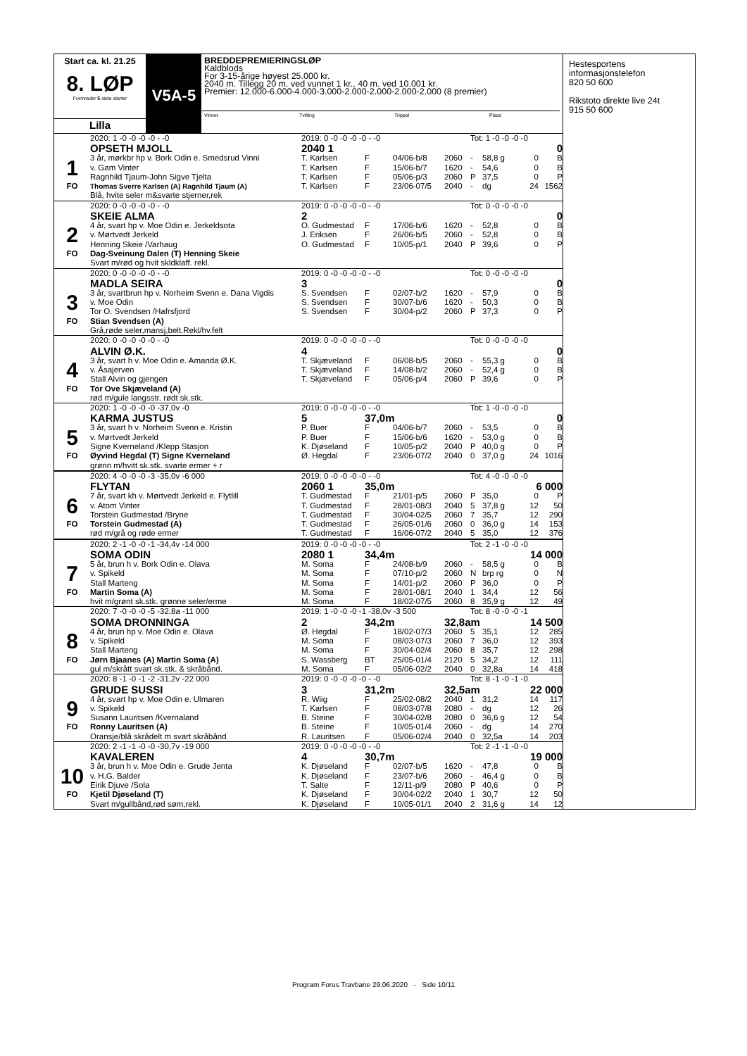Start ca. kl. 21.25
8. LØP
Formrader 5 siste starter
Lilla
V5A-5
BREDDEPREMIERINGSLØP
Kaldblods
For 3-15-årige høyest 25.000 kr.
2040 m. Tillegg 20 m. ved vunnet 1 kr., 40 m. ved 10.001 kr.
Premier: 12.000-6.000-4.000-3.000-2.000-2.000-2.000-2.000 (8 premier)
Vinner Tvilling Trippel Plass
| | 2020: 1 -0 -0 -0 -0 - -0 | 2019: 0 -0 -0 -0 -0 - -0 | | | | Tot: 1 -0 -0 -0 -0 | | | |
| | OPSETH MJOLL | 2040 1 | | | | | | | 0 |
| 1 | 3 år, mørkbr hp v. Bork Odin e. Smedsrud Vinni | T. Karlsen | F | 04/06-b/8 | 2060 | - | 58,8 g | 0 | B |
| | v. Gam Vinter | T. Karlsen | F | 15/06-b/7 | 1620 | - | 54,6 | 0 | B |
| | Ragnhild Tjaum-John Sigve Tjelta | T. Karlsen | F | 05/06-p/3 | 2060 | P | 37,5 | 0 | P |
| FO | Thomas Sverre Karlsen (A) Ragnhild Tjaum (A) | T. Karlsen | F | 23/06-07/5 | 2040 | - | dg | 24 | 1562 |
| | Blå, hvite seler m&svarte stjerner,rek | | | | | | | | |
| | 2020: 0 -0 -0 -0 -0 - -0 | 2019: 0 -0 -0 -0 -0 - -0 | | | | Tot: 0 -0 -0 -0 -0 | | | |
| | SKEIE ALMA | 2 | | | | | | | 0 |
| 2 | 4 år, svart hp v. Moe Odin e. Jerkeldsota | O. Gudmestad | F | 17/06-b/6 | 1620 | - | 52,8 | 0 | B |
| | v. Mørtvedt Jerkeld | J. Eriksen | F | 26/06-b/5 | 2060 | - | 52,8 | 0 | B |
| | Henning Skeie /Varhaug | O. Gudmestad | F | 10/05-p/1 | 2040 | P | 39,6 | 0 | P |
| FO | Dag-Sveinung Dalen (T) Henning Skeie | | | | | | | | |
| | Svart m/rød og hvit skldklaff. rekl. | | | | | | | | |
| | 2020: 0 -0 -0 -0 -0 - -0 | 2019: 0 -0 -0 -0 -0 - -0 | | | | Tot: 0 -0 -0 -0 -0 | | | |
| | MADLA SEIRA | 3 | | | | | | | 0 |
| 3 | 3 år, svartbrun hp v. Norheim Svenn e. Dana Vigdis | S. Svendsen | F | 02/07-b/2 | 1620 | - | 57,9 | 0 | B |
| | v. Moe Odin | S. Svendsen | F | 30/07-b/6 | 1620 | - | 50,3 | 0 | B |
| | Tor O. Svendsen /Hafrsfjord | S. Svendsen | F | 30/04-p/2 | 2060 | P | 37,3 | 0 | P |
| FO | Stian Svendsen (A) | | | | | | | | |
| | Grå,røde seler,mansj,belt.Rekl/hv.felt | | | | | | | | |
| | 2020: 0 -0 -0 -0 -0 - -0 | 2019: 0 -0 -0 -0 -0 - -0 | | | | Tot: 0 -0 -0 -0 -0 | | | |
| | ALVIN Ø.K. | 4 | | | | | | | 0 |
| 4 | 3 år, svart h v. Moe Odin e. Amanda Ø.K. | T. Skjæveland | F | 06/08-b/5 | 2060 | - | 55,3 g | 0 | B |
| | v. Åsajerven | T. Skjæveland | F | 14/08-b/2 | 2060 | - | 52,4 g | 0 | B |
| | Stall Alvin og gjengen | T. Skjæveland | F | 05/06-p/4 | 2060 | P | 39,6 | 0 | P |
| FO | Tor Ove Skjæveland (A) | | | | | | | | |
| | rød m/gule langsstr. rødt sk.stk. | | | | | | | | |
| | 2020: 1 -0 -0 -0 -0 -37,0v -0 | 2019: 0 -0 -0 -0 -0 - -0 | | | | Tot: 1 -0 -0 -0 -0 | | | |
| | KARMA JUSTUS | 5 | 37,0m | | | | | | 0 |
| 5 | 3 år, svart h v. Norheim Svenn e. Kristin | P. Buer | F | 04/06-b/7 | 2060 | - | 53,5 | 0 | B |
| | v. Mørtvedt Jerkeld | P. Buer | F | 15/06-b/6 | 1620 | - | 53,0 g | 0 | B |
| | Signe Kverneland /Klepp Stasjon | K. Djøseland | F | 10/05-p/2 | 2040 | P | 40,0 g | 0 | P |
| FO | Øyvind Hegdal (T) Signe Kverneland | Ø. Hegdal | F | 23/06-07/2 | 2040 | 0 | 37,0 g | 24 | 1016 |
| | grønn m/hvitt sk.stk. svarte ermer + r | | | | | | | | |
| | 2020: 4 -0 -0 -0 -3 -35,0v -6 000 | 2019: 0 -0 -0 -0 -0 - -0 | | | | Tot: 4 -0 -0 -0 -0 | | | |
| | FLYTAN | 2060 1 | 35,0m | | | | | 6 000 | |
| 6 | 7 år, svart kh v. Mørtvedt Jerkeld e. Flytlill | T. Gudmestad | F | 21/01-p/5 | 2060 | P | 35,0 | 0 | P |
| | v. Atom Vinter | T. Gudmestad | F | 28/01-08/3 | 2040 | 5 | 37,8 g | 12 | 50 |
| | Torstein Gudmestad /Bryne | T. Gudmestad | F | 30/04-02/5 | 2060 | 7 | 35,7 | 12 | 290 |
| FO | Torstein Gudmestad (A) | T. Gudmestad | F | 26/05-01/6 | 2060 | 0 | 36,0 g | 14 | 153 |
| | rød m/grå og røde ermer | T. Gudmestad | F | 16/06-07/2 | 2040 | 5 | 35,0 | 12 | 376 |
| | 2020: 2 -1 -0 -0 -1 -34,4v -14 000 | 2019: 0 -0 -0 -0 -0 - -0 | | | | Tot: 2 -1 -0 -0 -0 | | | |
| | SOMA ODIN | 2080 1 | 34,4m | | | | | 14 000 | |
| 7 | 5 år, brun h v. Bork Odin e. Olava | M. Soma | F | 24/08-b/9 | 2060 | - | 58,5 g | 0 | B |
| | v. Spikeld | M. Soma | F | 07/10-p/2 | 2060 | N | brp rg | 0 | N |
| | Stall Marteng | M. Soma | F | 14/01-p/2 | 2060 | P | 36,0 | 0 | P |
| FO | Martin Soma (A) | M. Soma | F | 28/01-08/1 | 2040 | 1 | 34,4 | 12 | 56 |
| | hvit m/grønt sk.stk. grønne seler/erme | M. Soma | F | 18/02-07/5 | 2060 | 8 | 35,9 g | 12 | 49 |
| | 2020: 7 -0 -0 -0 -5 -32,8a -11 000 | 2019: 1 -0 -0 -0 -1 -38,0v -3 500 | | | | Tot: 8 -0 -0 -0 -1 | | | |
| | SOMA DRONNINGA | 2 | 34,2m | | 32,8am | | | 14 500 | |
| 8 | 4 år, brun hp v. Moe Odin e. Olava | Ø. Hegdal | F | 18/02-07/3 | 2060 | 5 | 35,1 | 12 | 285 |
| | v. Spikeld | M. Soma | F | 08/03-07/3 | 2060 | 7 | 36,0 | 12 | 393 |
| | Stall Marteng | M. Soma | F | 30/04-02/4 | 2060 | 8 | 35,7 | 12 | 298 |
| FO | Jørn Bjaanes (A) Martin Soma (A) | S. Wassberg | BT | 25/05-01/4 | 2120 | 5 | 34,2 | 12 | 111 |
| | gul m/skrått svart sk.stk. & skråbånd. | M. Soma | F | 05/06-02/2 | 2040 | 0 | 32,8a | 14 | 418 |
| | 2020: 8 -1 -0 -1 -2 -31,2v -22 000 | 2019: 0 -0 -0 -0 -0 - -0 | | | | Tot: 8 -1 -0 -1 -0 | | | |
| | GRUDE SUSSI | 3 | 31,2m | | 32,5am | | | 22 000 | |
| 9 | 4 år, svart hp v. Moe Odin e. Ulmaren | R. Wiig | F | 25/02-08/2 | 2040 | 1 | 31,2 | 14 | 117 |
| | v. Spikeld | T. Karlsen | F | 08/03-07/8 | 2080 | - | dg | 12 | 26 |
| | Susann Lauritsen /Kvernaland | B. Steine | F | 30/04-02/8 | 2080 | 0 | 36,6 g | 12 | 54 |
| FO | Ronny Lauritsen (A) | B. Steine | F | 10/05-01/4 | 2060 | - | dg | 14 | 270 |
| | Oransje/blå skrådelt m svart skråbånd | R. Lauritsen | F | 05/06-02/4 | 2040 | 0 | 32,5a | 14 | 203 |
| | 2020: 2 -1 -1 -0 -0 -30,7v -19 000 | 2019: 0 -0 -0 -0 -0 - -0 | | | | Tot: 2 -1 -1 -0 -0 | | | |
| | KAVALEREN | 4 | 30,7m | | | | | 19 000 | |
| 10 | 3 år, brun h v. Moe Odin e. Grude Jenta | K. Djøseland | F | 02/07-b/5 | 1620 | - | 47,8 | 0 | B |
| | v. H.G. Balder | K. Djøseland | F | 23/07-b/6 | 2060 | - | 46,4 g | 0 | B |
| | Eirik Djuve /Sola | T. Salte | F | 12/11-p/9 | 2080 | P | 40,6 | 0 | P |
| FO | Kjetil Djøseland (T) | K. Djøseland | F | 30/04-02/2 | 2040 | 1 | 30,7 | 12 | 50 |
| | Svart m/gullbånd,rød søm,rekl. | K. Djøseland | F | 10/05-01/1 | 2040 | 2 | 31,6 g | 14 | 12 |
Hestesportens
informasjonstelefon
820 50 600
Rikstoto direkte live 24t
915 50 600
Program Forus Travbane 29.06.2020 - Side 10/11